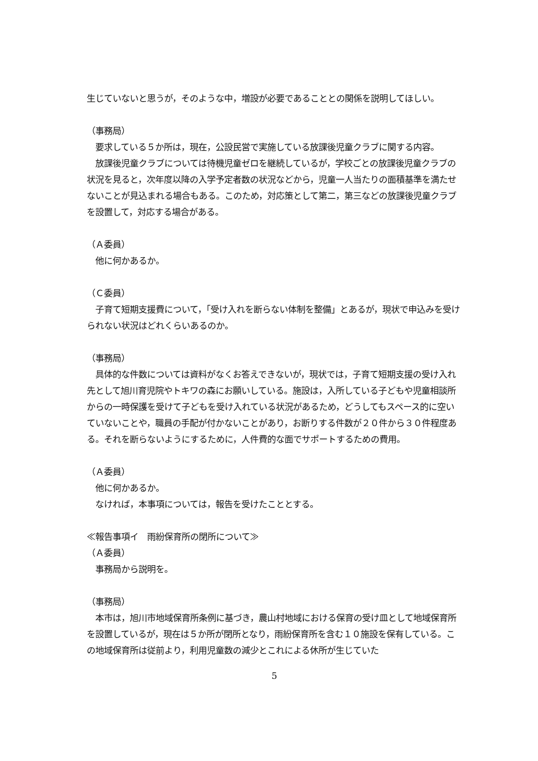生じていないと思うが，そのような中，増設が必要であることとの関係を説明してほしい。
（事務局）
　要求している５か所は，現在，公設民営で実施している放課後児童クラブに関する内容。
　放課後児童クラブについては待機児童ゼロを継続しているが，学校ごとの放課後児童クラブの状況を見ると，次年度以降の入学予定者数の状況などから，児童一人当たりの面積基準を満たせないことが見込まれる場合もある。このため，対応策として第二，第三などの放課後児童クラブを設置して，対応する場合がある。
（Ａ委員）
　他に何かあるか。
（Ｃ委員）
　子育て短期支援費について，「受け入れを断らない体制を整備」とあるが，現状で申込みを受けられない状況はどれくらいあるのか。
（事務局）
　具体的な件数については資料がなくお答えできないが，現状では，子育て短期支援の受け入れ先として旭川育児院やトキワの森にお願いしている。施設は，入所している子どもや児童相談所からの一時保護を受けて子どもを受け入れている状況があるため，どうしてもスペース的に空いていないことや，職員の手配が付かないことがあり，お断りする件数が２０件から３０件程度ある。それを断らないようにするために，人件費的な面でサポートするための費用。
（Ａ委員）
　他に何かあるか。
　なければ，本事項については，報告を受けたこととする。
≪報告事項イ　雨紛保育所の閉所について≫
（Ａ委員）
　事務局から説明を。
（事務局）
　本市は，旭川市地域保育所条例に基づき，農山村地域における保育の受け皿として地域保育所を設置しているが，現在は５か所が閉所となり，雨紛保育所を含む１０施設を保有している。この地域保育所は従前より，利用児童数の減少とこれによる休所が生じていた
5